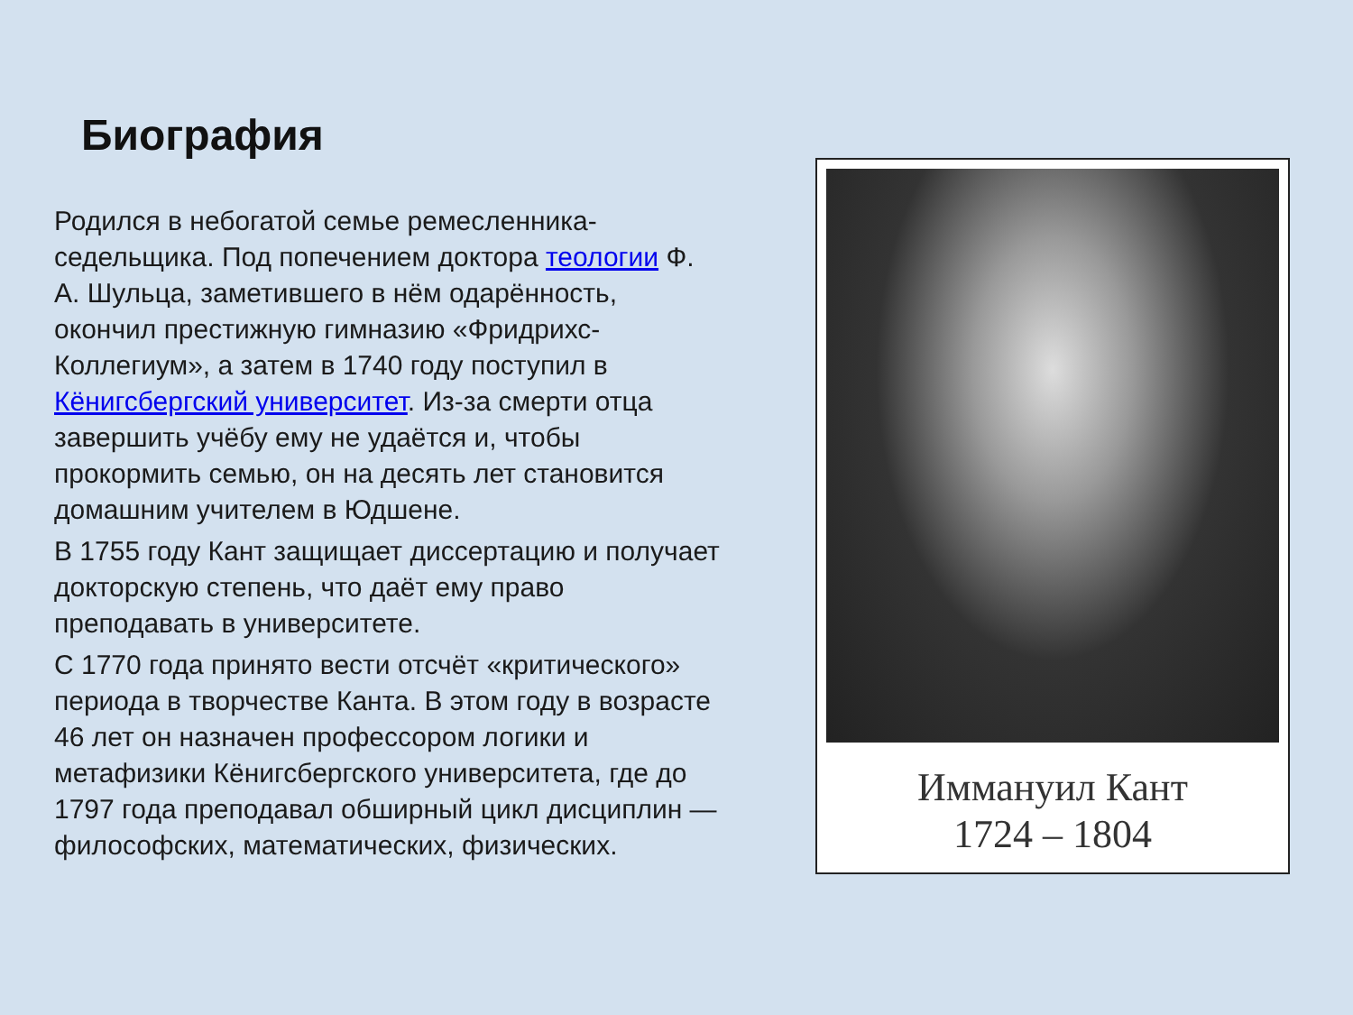Биография
Родился в небогатой семье ремесленника-седельщика. Под попечением доктора теологии Ф. А. Шульца, заметившего в нём одарённость, окончил престижную гимназию «Фридрихс-Коллегиум», а затем в 1740 году поступил в Кёнигсбергский университет. Из-за смерти отца завершить учёбу ему не удаётся и, чтобы прокормить семью, он на десять лет становится домашним учителем в Юдшене.
В 1755 году Кант защищает диссертацию и получает докторскую степень, что даёт ему право преподавать в университете.
С 1770 года принято вести отсчёт «критического» периода в творчестве Канта. В этом году в возрасте 46 лет он назначен профессором логики и метафизики Кёнигсбергского университета, где до 1797 года преподавал обширный цикл дисциплин — философских, математических, физических.
Иммануил Кант
1724 – 1804